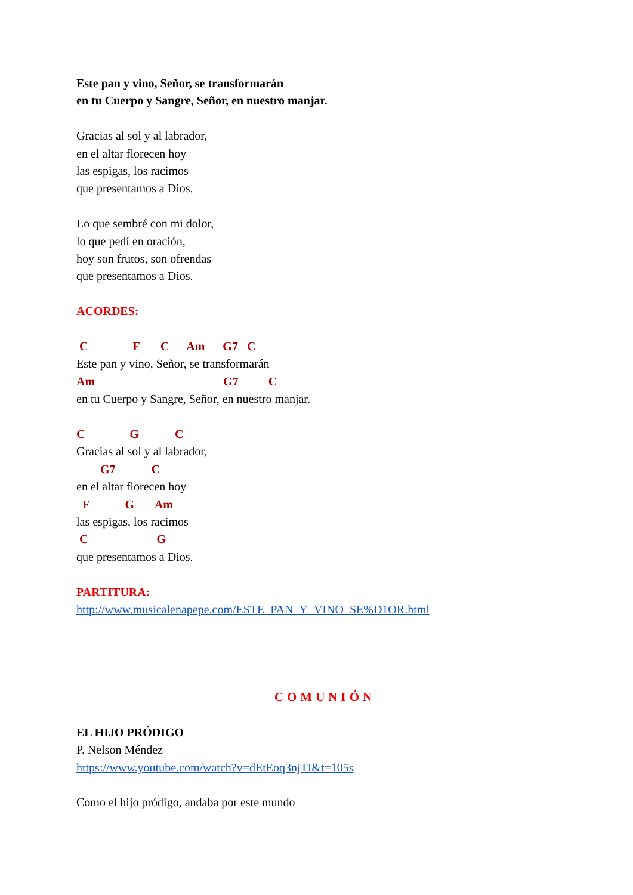Este pan y vino, Señor, se transformarán
en tu Cuerpo y Sangre, Señor, en nuestro manjar.
Gracias al sol y al labrador,
en el altar florecen hoy
las espigas, los racimos
que presentamos a Dios.
Lo que sembré con mi dolor,
lo que pedí en oración,
hoy son frutos, son ofrendas
que presentamos a Dios.
ACORDES:
C F C Am G7 C
Este pan y vino, Señor, se transformarán
Am G7 C
en tu Cuerpo y Sangre, Señor, en nuestro manjar.
C G C
Gracias al sol y al labrador,
G7 C
en el altar florecen hoy
F G Am
las espigas, los racimos
C G
que presentamos a Dios.
PARTITURA:
http://www.musicalenapepe.com/ESTE_PAN_Y_VINO_SE%D1OR.html
COMUNIÓN
EL HIJO PRÓDIGO
P. Nelson Méndez
https://www.youtube.com/watch?v=dEtEoq3njTI&t=105s
Como el hijo pródigo, andaba por este mundo